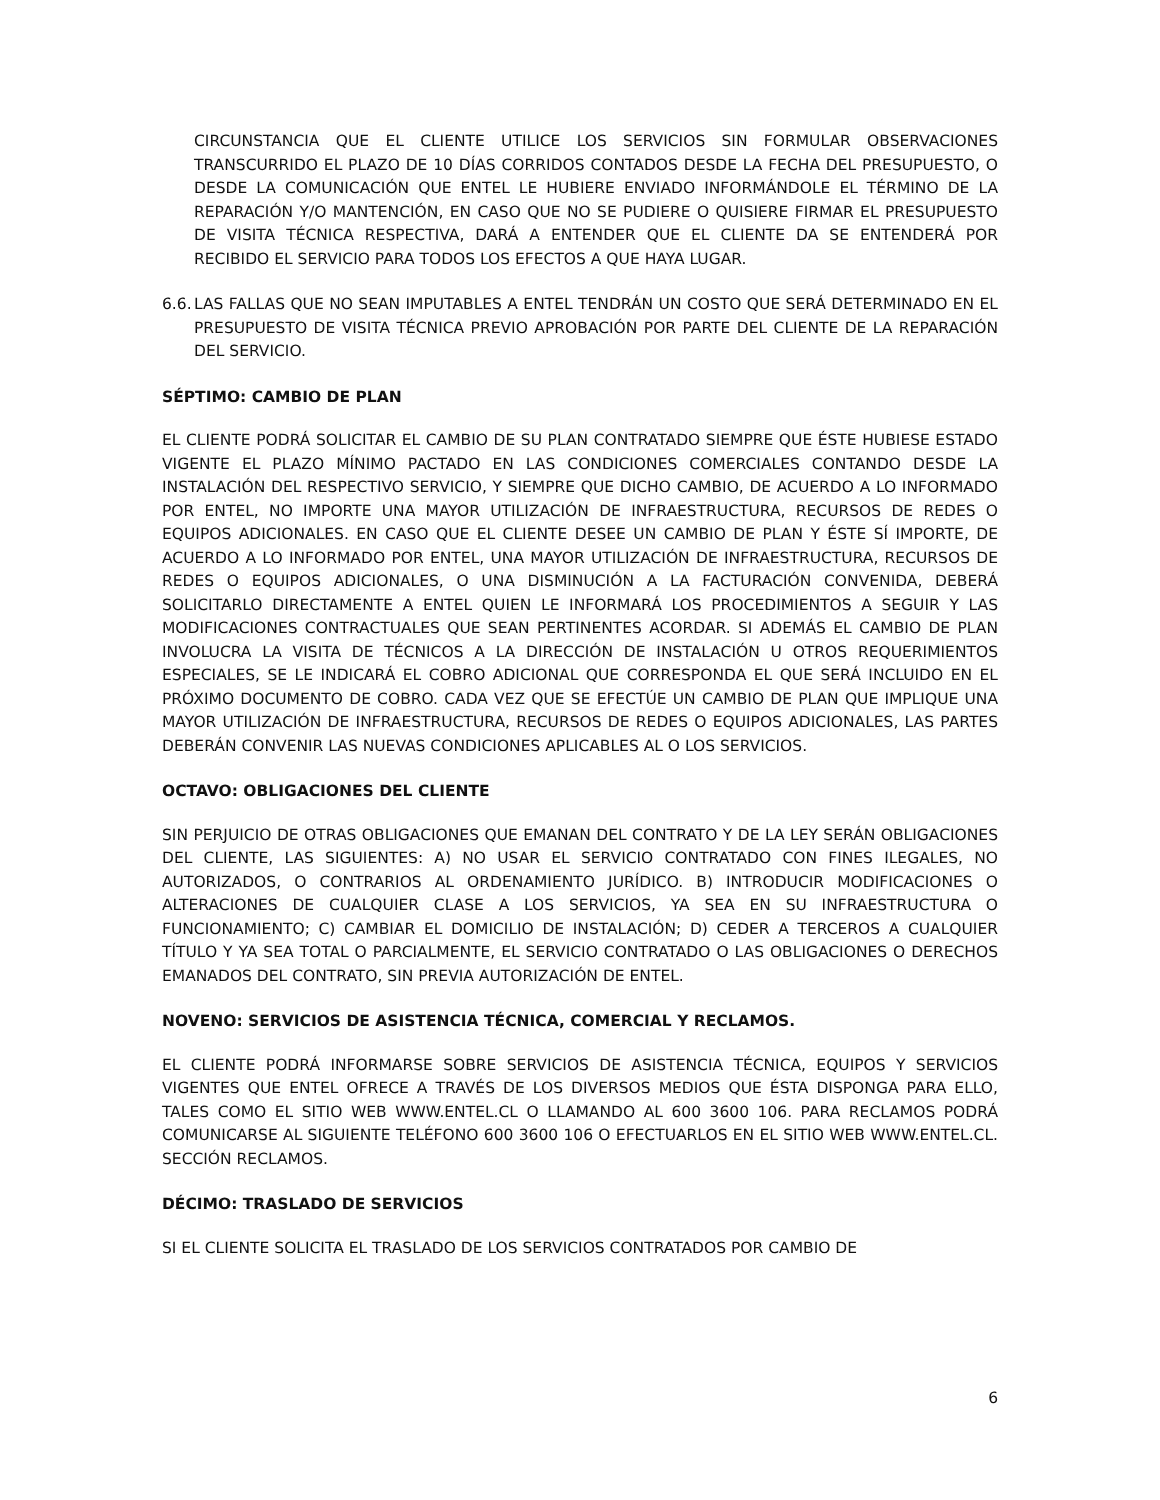CIRCUNSTANCIA QUE EL CLIENTE UTILICE LOS SERVICIOS SIN FORMULAR OBSERVACIONES TRANSCURRIDO EL PLAZO DE 10 DÍAS CORRIDOS CONTADOS DESDE LA FECHA DEL PRESUPUESTO, O DESDE LA COMUNICACIÓN QUE ENTEL LE HUBIERE ENVIADO INFORMÁNDOLE EL TÉRMINO DE LA REPARACIÓN Y/O MANTENCIÓN, EN CASO QUE NO SE PUDIERE O QUISIERE FIRMAR EL PRESUPUESTO DE VISITA TÉCNICA RESPECTIVA, DARÁ A ENTENDER QUE EL CLIENTE DA SE ENTENDERÁ POR RECIBIDO EL SERVICIO PARA TODOS LOS EFECTOS A QUE HAYA LUGAR.
6.6.
LAS FALLAS QUE NO SEAN IMPUTABLES A ENTEL TENDRÁN UN COSTO QUE SERÁ DETERMINADO EN EL PRESUPUESTO DE VISITA TÉCNICA PREVIO APROBACIÓN POR PARTE DEL CLIENTE DE LA REPARACIÓN DEL SERVICIO.
SÉPTIMO: CAMBIO DE PLAN
EL CLIENTE PODRÁ SOLICITAR EL CAMBIO DE SU PLAN CONTRATADO SIEMPRE QUE ÉSTE HUBIESE ESTADO VIGENTE EL PLAZO MÍNIMO PACTADO EN LAS CONDICIONES COMERCIALES CONTANDO DESDE LA INSTALACIÓN DEL RESPECTIVO SERVICIO, Y SIEMPRE QUE DICHO CAMBIO, DE ACUERDO A LO INFORMADO POR ENTEL, NO IMPORTE UNA MAYOR UTILIZACIÓN DE INFRAESTRUCTURA, RECURSOS DE REDES O EQUIPOS ADICIONALES. EN CASO QUE EL CLIENTE DESEE UN CAMBIO DE PLAN Y ÉSTE SÍ IMPORTE, DE ACUERDO A LO INFORMADO POR ENTEL, UNA MAYOR UTILIZACIÓN DE INFRAESTRUCTURA, RECURSOS DE REDES O EQUIPOS ADICIONALES, O UNA DISMINUCIÓN A LA FACTURACIÓN CONVENIDA, DEBERÁ SOLICITARLO DIRECTAMENTE A ENTEL QUIEN LE INFORMARÁ LOS PROCEDIMIENTOS A SEGUIR Y LAS MODIFICACIONES CONTRACTUALES QUE SEAN PERTINENTES ACORDAR. SI ADEMÁS EL CAMBIO DE PLAN INVOLUCRA LA VISITA DE TÉCNICOS A LA DIRECCIÓN DE INSTALACIÓN U OTROS REQUERIMIENTOS ESPECIALES, SE LE INDICARÁ EL COBRO ADICIONAL QUE CORRESPONDA EL QUE SERÁ INCLUIDO EN EL PRÓXIMO DOCUMENTO DE COBRO. CADA VEZ QUE SE EFECTÚE UN CAMBIO DE PLAN QUE IMPLIQUE UNA MAYOR UTILIZACIÓN DE INFRAESTRUCTURA, RECURSOS DE REDES O EQUIPOS ADICIONALES, LAS PARTES DEBERÁN CONVENIR LAS NUEVAS CONDICIONES APLICABLES AL O LOS SERVICIOS.
OCTAVO: OBLIGACIONES DEL CLIENTE
SIN PERJUICIO DE OTRAS OBLIGACIONES QUE EMANAN DEL CONTRATO Y DE LA LEY SERÁN OBLIGACIONES DEL CLIENTE, LAS SIGUIENTES: A) NO USAR EL SERVICIO CONTRATADO CON FINES ILEGALES, NO AUTORIZADOS, O CONTRARIOS AL ORDENAMIENTO JURÍDICO. B) INTRODUCIR MODIFICACIONES O ALTERACIONES DE CUALQUIER CLASE A LOS SERVICIOS, YA SEA EN SU INFRAESTRUCTURA O FUNCIONAMIENTO; C) CAMBIAR EL DOMICILIO DE INSTALACIÓN; D) CEDER A TERCEROS A CUALQUIER TÍTULO Y YA SEA TOTAL O PARCIALMENTE, EL SERVICIO CONTRATADO O LAS OBLIGACIONES O DERECHOS EMANADOS DEL CONTRATO, SIN PREVIA AUTORIZACIÓN DE ENTEL.
NOVENO: SERVICIOS DE ASISTENCIA TÉCNICA, COMERCIAL Y RECLAMOS.
EL CLIENTE PODRÁ INFORMARSE SOBRE SERVICIOS DE ASISTENCIA TÉCNICA, EQUIPOS Y SERVICIOS VIGENTES QUE ENTEL OFRECE A TRAVÉS DE LOS DIVERSOS MEDIOS QUE ÉSTA DISPONGA PARA ELLO, TALES COMO EL SITIO WEB WWW.ENTEL.CL O LLAMANDO AL 600 3600 106. PARA RECLAMOS PODRÁ COMUNICARSE AL SIGUIENTE TELÉFONO 600 3600 106 O EFECTUARLOS EN EL SITIO WEB WWW.ENTEL.CL. SECCIÓN RECLAMOS.
DÉCIMO: TRASLADO DE SERVICIOS
SI EL CLIENTE SOLICITA EL TRASLADO DE LOS SERVICIOS CONTRATADOS POR CAMBIO DE
6